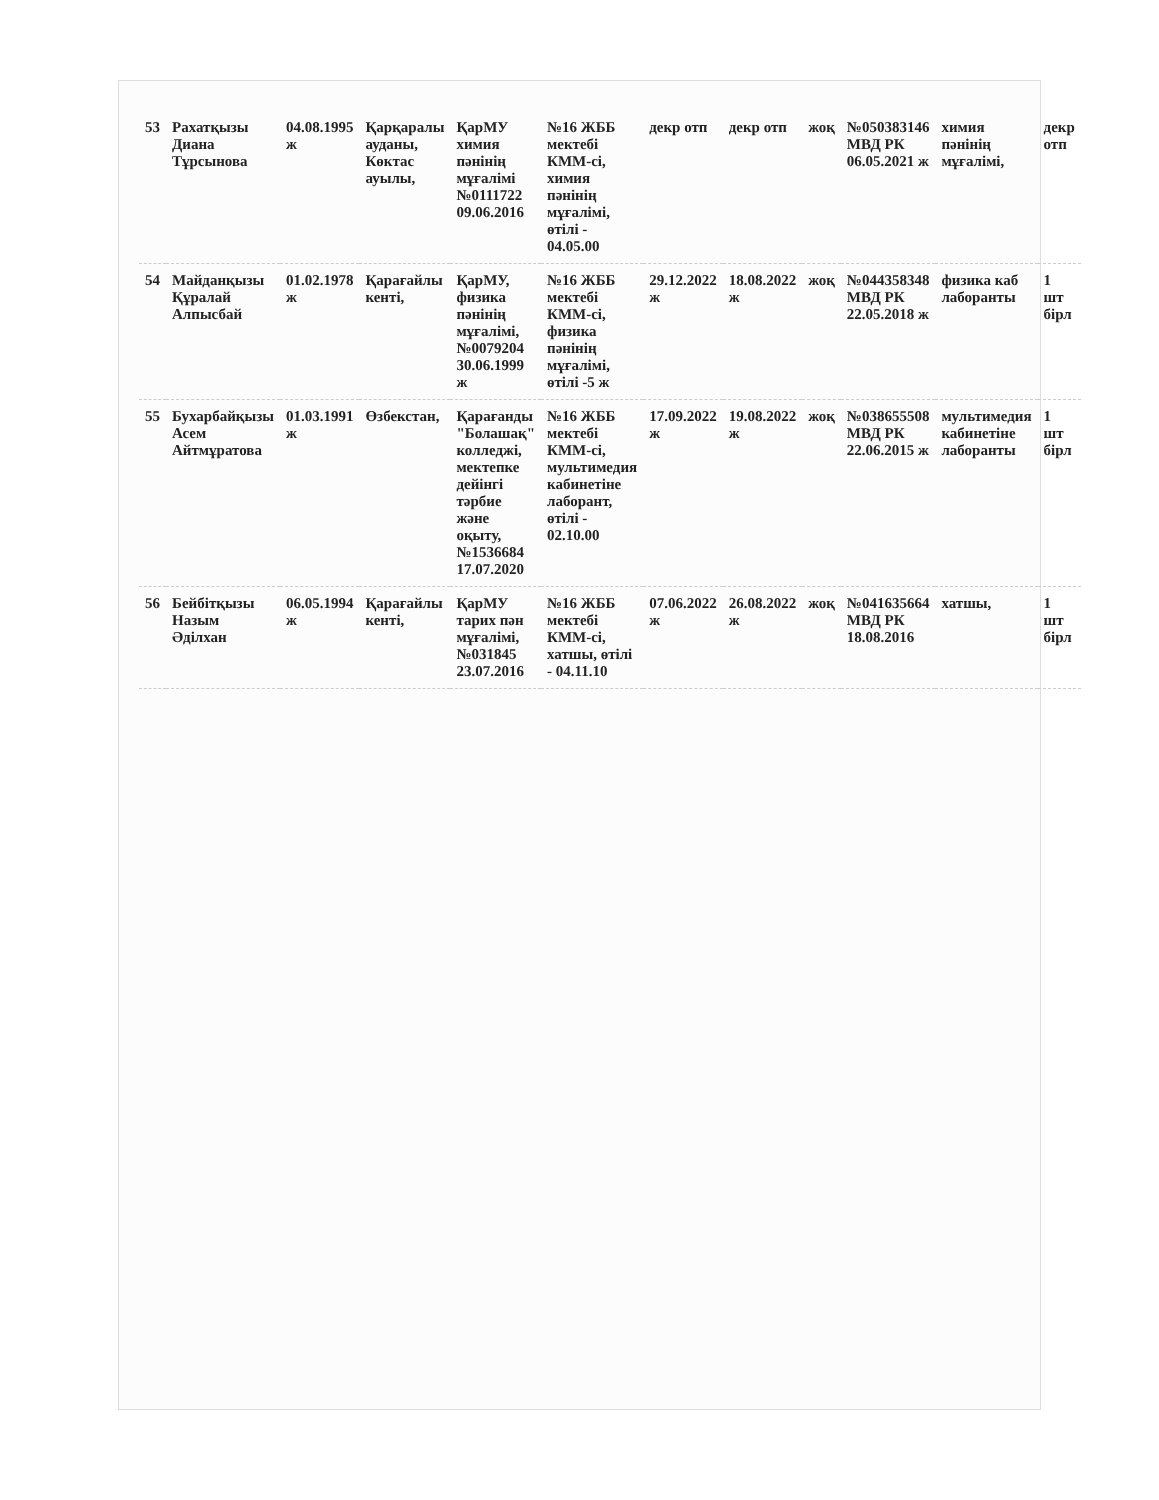| 53 | Рахатқызы Диана Тұрсынова | 04.08.1995 ж | Қарқаралы ауданы, Көктас ауылы, | ҚарМУ химия пәнінің мұғалімі №0111722 09.06.2016 | №16 ЖББ мектебі КММ-сі, химия пәнінің мұғалімі, өтілі - 04.05.00 | декр отп | декр отп | жоқ | №050383146 МВД РК 06.05.2021 ж | химия пәнінің мұғалімі, | декр отп |
| 54 | Майданқызы Құралай Алпысбай | 01.02.1978 ж | Қарағайлы кенті, | ҚарМУ, физика пәнінің мұғалімі, №0079204 30.06.1999 ж | №16 ЖББ мектебі КММ-сі, физика пәнінің мұғалімі, өтілі -5 ж | 29.12.2022 ж | 18.08.2022 ж | жоқ | №044358348 МВД РК 22.05.2018 ж | физика каб лаборанты | 1 шт бірл |
| 55 | Бухарбайқызы Асем Айтмұратова | 01.03.1991 ж | Өзбекстан, | Қарағанды "Болашақ" колледжі, мектепке дейінгі тәрбие және оқыту, №1536684 17.07.2020 | №16 ЖББ мектебі КММ-сі, мультимедия кабинетіне лаборант, өтілі - 02.10.00 | 17.09.2022 ж | 19.08.2022 ж | жоқ | №038655508 МВД РК 22.06.2015 ж | мультимедия кабинетіне лаборанты | 1 шт бірл |
| 56 | Бейбітқызы Назым Әділхан | 06.05.1994 ж | Қарағайлы кенті, | ҚарМУ тарих пән мұғалімі, №031845 23.07.2016 | №16 ЖББ мектебі КММ-сі, хатшы, өтілі - 04.11.10 | 07.06.2022 ж | 26.08.2022 ж | жоқ | №041635664 МВД РК 18.08.2016 | хатшы, | 1 шт бірл |